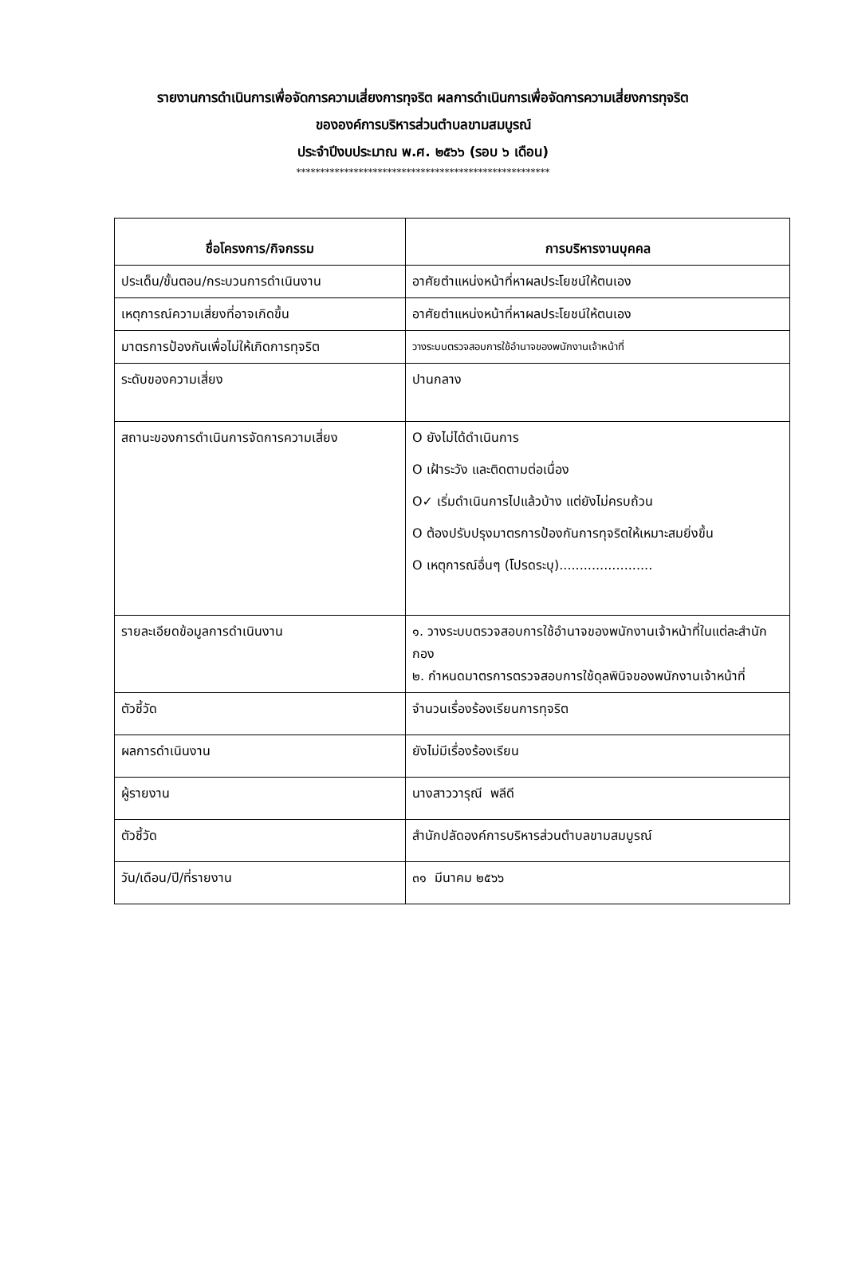รายงานการดำเนินการเพื่อจัดการความเสี่ยงการทุจริต ผลการดำเนินการเพื่อจัดการความเสี่ยงการทุจริต
ขององค์การบริหารส่วนตำบลขามสมบูรณ์
ประจำปีงบประมาณ พ.ศ. ๒๕๖๖ (รอบ ๖ เดือน)
*****************************************************
| ชื่อโครงการ/กิจกรรม | การบริหารงานบุคคล |
| --- | --- |
| ประเด็น/ขั้นตอน/กระบวนการดำเนินงาน | อาศัยตำแหน่งหน้าที่หาผลประโยชน์ให้ตนเอง |
| เหตุการณ์ความเสี่ยงที่อาจเกิดขึ้น | อาศัยตำแหน่งหน้าที่หาผลประโยชน์ให้ตนเอง |
| มาตรการป้องกันเพื่อไม่ให้เกิดการทุจริต | วางระบบตรวจสอบการใช้อำนาจของพนักงานเจ้าหน้าที่ |
| ระดับของความเสี่ยง | ปานกลาง |
| สถานะของการดำเนินการจัดการความเสี่ยง | O ยังไม่ได้ดำเนินการ O เฝ้าระวัง และติดตามต่อเนื่อง O✓ เริ่มดำเนินการไปแล้วบ้าง แต่ยังไม่ครบถ้วน O ต้องปรับปรุงมาตรการป้องกันการทุจริตให้เหมาะสมยิ่งขึ้น O เหตุการณ์อื่นๆ (โปรดระบุ)....................... |
| รายละเอียดข้อมูลการดำเนินงาน | ๑. วางระบบตรวจสอบการใช้อำนาจของพนักงานเจ้าหน้าที่ในแต่ละสำนัก กอง ๒. กำหนดมาตรการตรวจสอบการใช้ดุลพินิจของพนักงานเจ้าหน้าที่ |
| ตัวชี้วัด | จำนวนเรื่องร้องเรียนการทุจริต |
| ผลการดำเนินงาน | ยังไม่มีเรื่องร้องเรียน |
| ผู้รายงาน | นางสาววารุณี พลีดี |
| ตัวชี้วัด | สำนักปลัดองค์การบริหารส่วนตำบลขามสมบูรณ์ |
| วัน/เดือน/ปี/ที่รายงาน | ๓๑ มีนาคม ๒๕๖๖ |